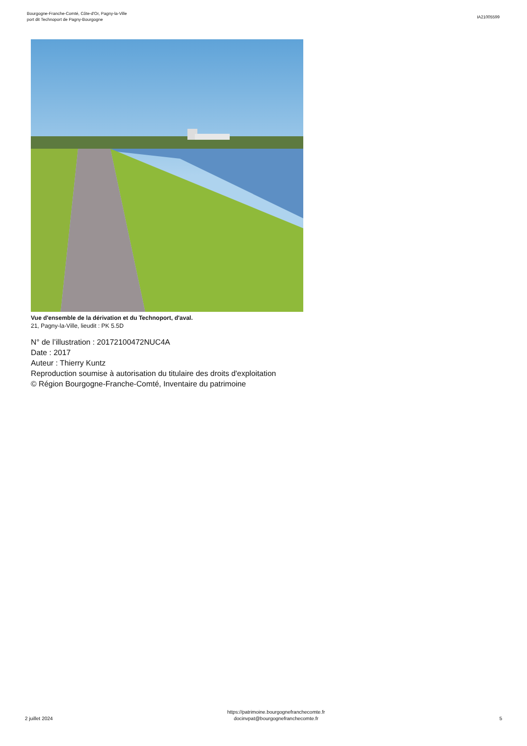Bourgogne-Franche-Comté, Côte-d'Or, Pagny-la-Ville
port dit Technoport de Pagny-Bourgogne
IA21005599
Vue d'ensemble de la dérivation et du Technoport, d'aval.
21, Pagny-la-Ville, lieudit : PK 5.5D
N° de l’illustration : 20172100472NUC4A
Date : 2017
Auteur : Thierry Kuntz
Reproduction soumise à autorisation du titulaire des droits d'exploitation
© Région Bourgogne-Franche-Comté, Inventaire du patrimoine
2 juillet 2024
https://patrimoine.bourgognefranchecomte.fr
docinvpat@bourgognefranchecomte.fr
5